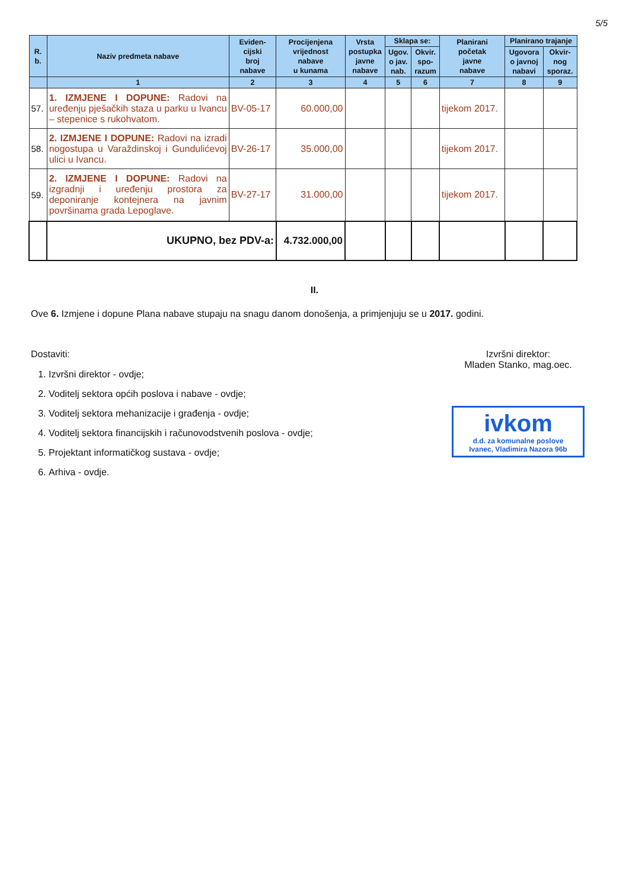5/5
| R. b. | Naziv predmeta nabave | Eviden- cijski broj nabave | Procijenjena vrijednost nabave u kunama | Vrsta postupka javne nabave | Sklapa se: | | Planirani početak javne nabave | Planirano trajanje | |
| --- | --- | --- | --- | --- | --- | --- | --- | --- | --- |
| | | | | | Ugov. o jav. nab. | Okvir. spo- razum | | Ugovora o javnoj nabavi | Okvir- nog sporaz. |
| | 1 | 2 | 3 | 4 | 5 | 6 | 7 | 8 | 9 |
| 57. | 1. IZMJENE I DOPUNE: Radovi na uređenju pješačkih staza u parku u Ivancu – stepenice s rukohvatom. | BV-05-17 | 60.000,00 | | | | tijekom 2017. | | |
| 58. | 2. IZMJENE I DOPUNE: Radovi na izradi nogostupa u Varaždinskoj i Gundulićevoj ulici u Ivancu. | BV-26-17 | 35.000,00 | | | | tijekom 2017. | | |
| 59. | 2. IZMJENE I DOPUNE: Radovi na izgradnji i uređenju prostora za deponiranje kontejnera na javnim površinama grada Lepoglave. | BV-27-17 | 31.000,00 | | | | tijekom 2017. | | |
| | UKUPNO, bez PDV-a: | | 4.732.000,00 | | | | | | |
II.
Ove 6. Izmjene i dopune Plana nabave stupaju na snagu danom donošenja, a primjenjuju se u 2017. godini.
Dostaviti:
1. Izvršni direktor - ovdje;
2. Voditelj sektora općih poslova i nabave - ovdje;
3. Voditelj sektora mehanizacije i građenja - ovdje;
4. Voditelj sektora financijskih i računovodstvenih poslova - ovdje;
5. Projektant informatičkog sustava - ovdje;
6. Arhiva - ovdje.
Izvršni direktor:
Mladen Stanko, mag.oec.
ivkom
d.d. za komunalne poslove
Ivanec, Vladimira Nazora 96b